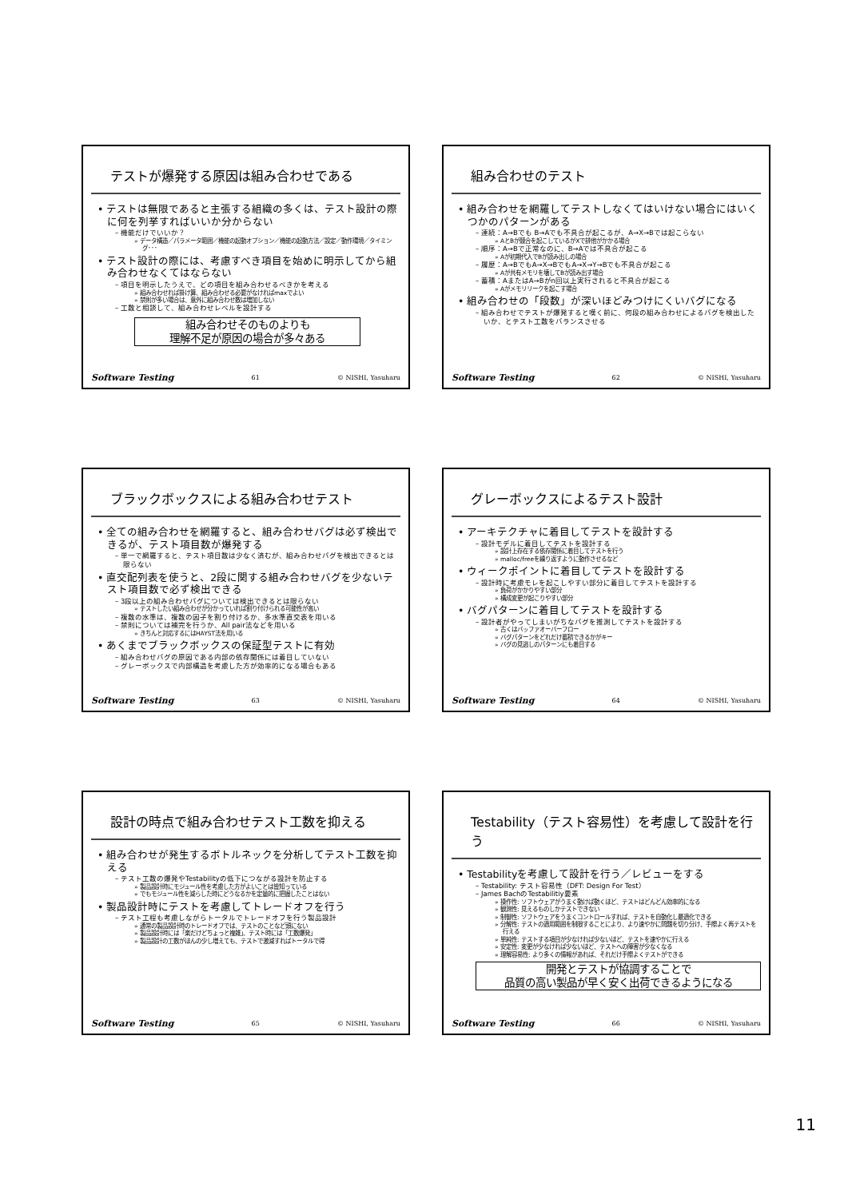テストが爆発する原因は組み合わせである
• テストは無限であると主張する組織の多くは、テスト設計の際に何を列挙すればいいか分からない
– 機能だけでいいか？
» データ構造／パラメータ範囲／機能の起動オプション／機能の起動方法／設定／動作環境／タイミング･･･
• テスト設計の際には、考慮すべき項目を始めに明示してから組み合わせなくてはならない
– 項目を明示したうえで、どの項目を組み合わせるべきかを考える
» 組み合わせれば掛け算、組み合わせる必要がなければmaxでよい
» 禁則が多い場合は、意外に組み合わせ数は増加しない
– 工数と相談して、組み合わせレベルを設計する
組み合わせそのものよりも
理解不足が原因の場合が多々ある
Software Testing 61 © NISHI, Yasuharu
組み合わせのテスト
• 組み合わせを網羅してテストしなくてはいけない場合にはいくつかのパターンがある
– 連続：A→Bでも B→Aでも不具合が起こるが、A→X→Bでは起こらない
» AとBが競合を起こしているがXで排他がかかる場合
– 順序：A→Bで正常なのに、B→Aでは不具合が起こる
» Aが初期代入でBが読み出しの場合
– 履歴：A→BでもA→X→BでもA→X→Y→Bでも不具合が起こる
» Aが共有メモリを壊してBが読み出す場合
– 蓄積：AまたはA→Bがn回以上実行されると不具合が起こる
» Aがメモリリークを起こす場合
• 組み合わせの「段数」が深いほどみつけにくいバグになる
– 組み合わせでテストが爆発すると嘆く前に、何段の組み合わせによるバグを検出したいか、とテスト工数をバランスさせる
Software Testing 62 © NISHI, Yasuharu
ブラックボックスによる組み合わせテスト
• 全ての組み合わせを網羅すると、組み合わせバグは必ず検出できるが、テスト項目数が爆発する
– 単一で網羅すると、テスト項目数は少なく済むが、組み合わせバグを検出できるとは限らない
• 直交配列表を使うと、2段に関する組み合わせバグを少ないテスト項目数で必ず検出できる
– 3段以上の組み合わせバグについては検出できるとは限らない
» テストしたい組み合わせが分かっていれば割り付けられる可能性が高い
– 複数の水準は、複数の因子を割り付けるか、多水準直交表を用いる
– 禁則については補完を行うか、All pair法などを用いる
» きちんと対応するにはHAYST法を用いる
• あくまでブラックボックスの保証型テストに有効
– 組み合わせバグの原因である内部の依存関係には着目していない
– グレーボックスで内部構造を考慮した方が効率的になる場合もある
Software Testing 63 © NISHI, Yasuharu
グレーボックスによるテスト設計
• アーキテクチャに着目してテストを設計する
– 設計モデルに着目してテストを設計する
» 設計上存在する依存関係に着目してテストを行う
» malloc/freeを繰り返すように動作させるなど
• ウィークポイントに着目してテストを設計する
– 設計時に考慮モレを起こしやすい部分に着目してテストを設計する
» 負荷がかかりやすい部分
» 構成変更が起こりやすい部分
• バグパターンに着目してテストを設計する
– 設計者がやってしまいがちなバグを推測してテストを設計する
» 古くはバッファオーバーフロー
» バグパターンをどれだけ蓄積できるかがキー
» バグの見逃しのパターンにも着目する
Software Testing 64 © NISHI, Yasuharu
設計の時点で組み合わせテスト工数を抑える
• 組み合わせが発生するボトルネックを分析してテスト工数を抑える
– テスト工数の爆発やTestabilityの低下につながる設計を防止する
» 製品設計時にモジュール性を考慮した方がよいことは皆知っている
» でもモジュール性を減らした時にどうなるかを定量的に把握したことはない
• 製品設計時にテストを考慮してトレードオフを行う
– テスト工程も考慮しながらトータルでトレードオフを行う製品設計
» 通常の製品設計時のトレードオフでは、テストのことなど頭にない
» 製品設計時には「楽だけどちょっと複雑」、テスト時には「工数爆発」
» 製品設計の工数がほんの少し増えても、テストで激減すればトータルで得
Software Testing 65 © NISHI, Yasuharu
Testability（テスト容易性）を考慮して設計を行う
• Testabilityを考慮して設計を行う／レビューをする
– Testability: テスト容易性（DFT: Design For Test）
– James BachのTestabilitiy要素
» 操作性: ソフトウェアがうまく動けば動くほど、テストはどんどん効率的になる
» 観測性: 見えるものしかテストできない
» 制御性: ソフトウェアをうまくコントロールすれば、テストを自動化し最適化できる
» 分解性: テストの適用範囲を制限することにより、より速やかに問題を切り分け、手際よく再テストを行える
» 単純性: テストする項目が少なければ少ないほど、テストを速やかに行える
» 安定性: 変更が少なければ少ないほど、テストへの障害が少なくなる
» 理解容易性: より多くの情報があれば、それだけ手際よくテストができる
開発とテストが協調することで
品質の高い製品が早く安く出荷できるようになる
Software Testing 66 © NISHI, Yasuharu
11